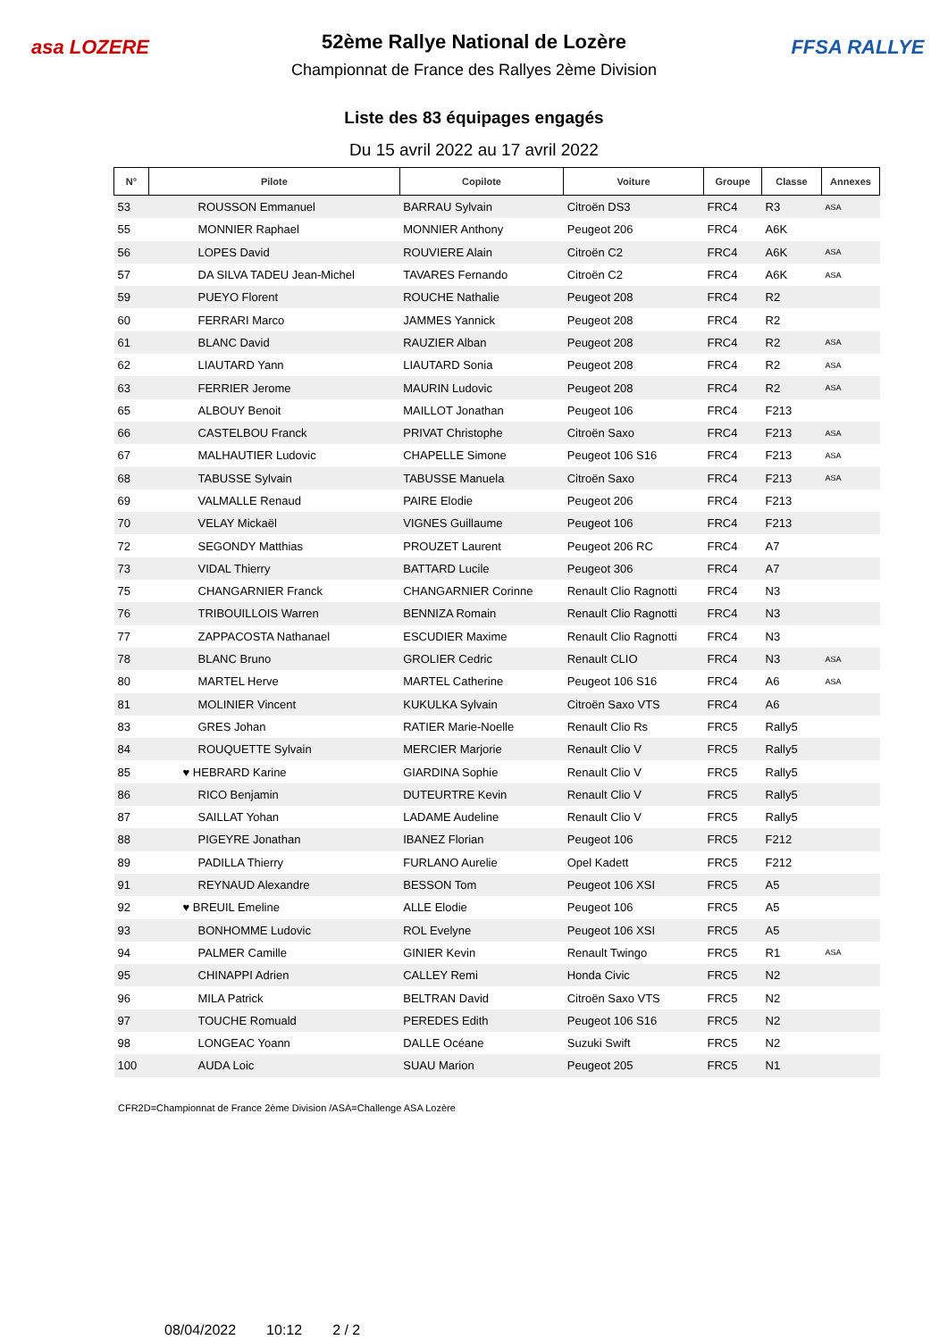asa LOZERE
52ème Rallye National de Lozère
Championnat de France des Rallyes 2ème Division
FFSA RALLYE
Liste des 83 équipages engagés
Du 15 avril 2022 au 17 avril 2022
| N° | Pilote | Copilote | Voiture | Groupe | Classe | Annexes |
| --- | --- | --- | --- | --- | --- | --- |
| 53 | ROUSSON Emmanuel | BARRAU Sylvain | Citroën DS3 | FRC4 | R3 | ASA |
| 55 | MONNIER Raphael | MONNIER Anthony | Peugeot 206 | FRC4 | A6K | |
| 56 | LOPES David | ROUVIERE Alain | Citroën C2 | FRC4 | A6K | ASA |
| 57 | DA SILVA TADEU Jean-Michel | TAVARES Fernando | Citroën C2 | FRC4 | A6K | ASA |
| 59 | PUEYO Florent | ROUCHE Nathalie | Peugeot 208 | FRC4 | R2 | |
| 60 | FERRARI Marco | JAMMES Yannick | Peugeot 208 | FRC4 | R2 | |
| 61 | BLANC David | RAUZIER Alban | Peugeot 208 | FRC4 | R2 | ASA |
| 62 | LIAUTARD Yann | LIAUTARD Sonia | Peugeot 208 | FRC4 | R2 | ASA |
| 63 | FERRIER Jerome | MAURIN Ludovic | Peugeot 208 | FRC4 | R2 | ASA |
| 65 | ALBOUY Benoit | MAILLOT Jonathan | Peugeot 106 | FRC4 | F213 | |
| 66 | CASTELBOU Franck | PRIVAT Christophe | Citroën Saxo | FRC4 | F213 | ASA |
| 67 | MALHAUTIER Ludovic | CHAPELLE Simone | Peugeot 106 S16 | FRC4 | F213 | ASA |
| 68 | TABUSSE Sylvain | TABUSSE Manuela | Citroën Saxo | FRC4 | F213 | ASA |
| 69 | VALMALLE Renaud | PAIRE Elodie | Peugeot 206 | FRC4 | F213 | |
| 70 | VELAY Mickaël | VIGNES Guillaume | Peugeot 106 | FRC4 | F213 | |
| 72 | SEGONDY Matthias | PROUZET Laurent | Peugeot 206 RC | FRC4 | A7 | |
| 73 | VIDAL Thierry | BATTARD Lucile | Peugeot 306 | FRC4 | A7 | |
| 75 | CHANGARNIER Franck | CHANGARNIER Corinne | Renault Clio Ragnotti | FRC4 | N3 | |
| 76 | TRIBOUILLOIS Warren | BENNIZA Romain | Renault Clio Ragnotti | FRC4 | N3 | |
| 77 | ZAPPACOSTA Nathanael | ESCUDIER Maxime | Renault Clio Ragnotti | FRC4 | N3 | |
| 78 | BLANC Bruno | GROLIER Cedric | Renault CLIO | FRC4 | N3 | ASA |
| 80 | MARTEL Herve | MARTEL Catherine | Peugeot 106 S16 | FRC4 | A6 | ASA |
| 81 | MOLINIER Vincent | KUKULKA Sylvain | Citroën Saxo VTS | FRC4 | A6 | |
| 83 | GRES Johan | RATIER Marie-Noelle | Renault Clio Rs | FRC5 | Rally5 | |
| 84 | ROUQUETTE Sylvain | MERCIER Marjorie | Renault Clio V | FRC5 | Rally5 | |
| 85 | ♥ HEBRARD Karine | GIARDINA Sophie | Renault Clio V | FRC5 | Rally5 | |
| 86 | RICO Benjamin | DUTEURTRE Kevin | Renault Clio V | FRC5 | Rally5 | |
| 87 | SAILLAT Yohan | LADAME Audeline | Renault Clio V | FRC5 | Rally5 | |
| 88 | PIGEYRE Jonathan | IBANEZ Florian | Peugeot 106 | FRC5 | F212 | |
| 89 | PADILLA Thierry | FURLANO Aurelie | Opel Kadett | FRC5 | F212 | |
| 91 | REYNAUD Alexandre | BESSON Tom | Peugeot 106 XSI | FRC5 | A5 | |
| 92 | ♥ BREUIL Emeline | ALLE Elodie | Peugeot 106 | FRC5 | A5 | |
| 93 | BONHOMME Ludovic | ROL Evelyne | Peugeot 106 XSI | FRC5 | A5 | |
| 94 | PALMER Camille | GINIER Kevin | Renault Twingo | FRC5 | R1 | ASA |
| 95 | CHINAPPI Adrien | CALLEY Remi | Honda Civic | FRC5 | N2 | |
| 96 | MILA Patrick | BELTRAN David | Citroën Saxo VTS | FRC5 | N2 | |
| 97 | TOUCHE Romuald | PEREDES Edith | Peugeot 106 S16 | FRC5 | N2 | |
| 98 | LONGEAC Yoann | DALLE Océane | Suzuki Swift | FRC5 | N2 | |
| 100 | AUDA Loic | SUAU Marion | Peugeot 205 | FRC5 | N1 | |
CFR2D=Championnat de France 2ème Division /ASA=Challenge ASA Lozère
08/04/2022 10:12 2 / 2